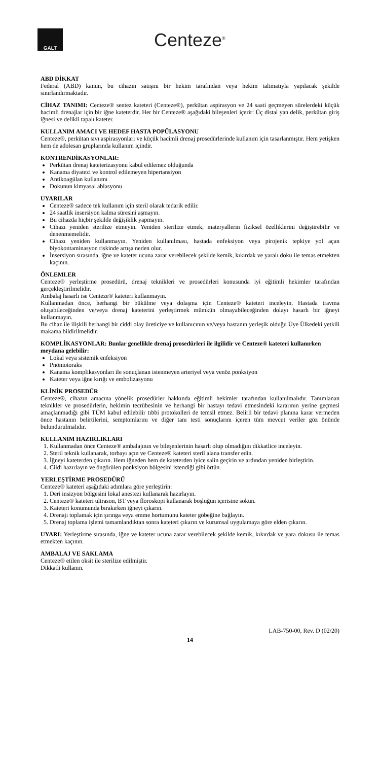GALT
Centeze<sup>®</sup>
ABD DİKKAT
Federal (ABD) kanun, bu cihazın satışını bir hekim tarafından veya hekim talimatıyla yapılacak şekilde sınırlandırmaktadır.
CİHAZ TANIMI: Centeze® sentez kateteri (Centeze®), perkütan aspirasyon ve 24 saati geçmeyen sürelerdeki küçük hacimli drenajlar için bir iğne kateterdir. Her bir Centeze® aşağıdaki bileşenleri içerir: Üç distal yan delik, perkütan giriş iğnesi ve delikli tapalı kateter.
KULLANIM AMACI VE HEDEF HASTA POPÜLASYONU
Centeze®, perkütan sıvı aspirasyonları ve küçük hacimli drenaj prosedürlerinde kullanım için tasarlanmıştır. Hem yetişken hem de adolesan gruplarında kullanım içindir.
KONTRENDİKASYONLAR:
Perkütan drenaj kateterizasyonu kabul edilemez olduğunda
Kanama diyatezi ve kontrol edilemeyen hipertansiyon
Antikoagülan kullanımı
Dokunun kimyasal ablasyonu
UYARILAR
Centeze® sadece tek kullanım için steril olarak tedarik edilir.
24 saatlik insersiyon kalma süresini aşmayın.
Bu cihazda hiçbir şekilde değişiklik yapmayın.
Cihazı yeniden sterilize etmeyin. Yeniden sterilize etmek, materyallerin fiziksel özelliklerini değiştirebilir ve denenmemelidir.
Cihazı yeniden kullanmayın. Yeniden kullanılması, hastada enfeksiyon veya pirojenik tepkiye yol açan biyokontaminasyon riskinde artışa neden olur.
İnsersiyon sırasında, iğne ve kateter ucuna zarar verebilecek şekilde kemik, kıkırdak ve yaralı doku ile temas etmekten kaçının.
ÖNLEMLER
Centeze® yerleştirme prosedürü, drenaj teknikleri ve prosedürleri konusunda iyi eğitimli hekimler tarafından gerçekleştirilmelidir.
Ambalaj hasarlı ise Centeze® kateteri kullanmayın.
Kullanmadan önce, herhangi bir bükülme veya dolaşma için Centeze® kateteri inceleyin. Hastada travma oluşabileceğinden ve/veya drenaj kateterini yerleştirmek mümkün olmayabileceğinden dolayı hasarlı bir iğneyi kullanmayın.
Bu cihaz ile ilişkili herhangi bir ciddi olay üreticiye ve kullanıcının ve/veya hastanın yerleşik olduğu Üye Ülkedeki yetkili makama bildirilmelidir.
KOMPLİKASYONLAR: Bunlar genellikle drenaj prosedürleri ile ilgilidir ve Centeze® kateteri kullanırken meydana gelebilir:
Lokal veya sistemik enfeksiyon
Pnömotoraks
Kanama komplikasyonları ile sonuçlanan istenmeyen arteriyel veya venöz ponksiyon
Kateter veya iğne kırığı ve embolizasyonu
KLİNİK PROSEDÜR
Centeze®, cihazın amacına yönelik prosedürler hakkında eğitimli hekimler tarafından kullanılmalıdır. Tanımlanan teknikler ve prosedürlerin, hekimin tecrübesinin ve herhangi bir hastayı tedavi etmesindeki kararının yerine geçmesi amaçlanmadığı gibi TÜM kabul edilebilir tıbbi protokolleri de temsil etmez. Belirli bir tedavi planına karar vermeden önce hastanın belirtilerini, semptomlarını ve diğer tanı testi sonuçlarını içeren tüm mevcut veriler göz önünde bulundurulmalıdır.
KULLANIM HAZIRLIKLARI
1. Kullanmadan önce Centeze® ambalajının ve bileşenlerinin hasarlı olup olmadığını dikkatlice inceleyin.
2. Steril teknik kullanarak, torbayı açın ve Centeze® kateteri steril alana transfer edin.
3. İğneyi kateterden çıkarın. Hem iğneden hem de kateterden iyice salin geçirin ve ardından yeniden birleştirin.
4. Cildi hazırlayın ve öngörülen ponksiyon bölgesini istendiği gibi örtün.
YERLEŞTİRME PROSEDÜRÜ
Centeze® kateteri aşağıdaki adımlara göre yerleştirin:
1. Deri insizyon bölgesini lokal anestezi kullanarak hazırlayın.
2. Centeze® kateteri ultrason, BT veya floroskopi kullanarak boşluğun içerisine sokun.
3. Kateteri konumunda bırakırken iğneyi çıkarın.
4. Drenajı toplamak için şırınga veya emme hortumunu kateter göbeğine bağlayın.
5. Drenaj toplama işlemi tamamlandıktan sonra kateteri çıkarın ve kurumsal uygulamaya göre elden çıkarın.
UYARI: Yerleştirme sırasında, iğne ve kateter ucuna zarar verebilecek şekilde kemik, kıkırdak ve yara dokusu ile temas etmekten kaçının.
AMBALAJ VE SAKLAMA
Centeze® etilen oksit ile sterilize edilmiştir.
Dikkatli kullanın.
LAB-750-00, Rev. D (02/20)
14